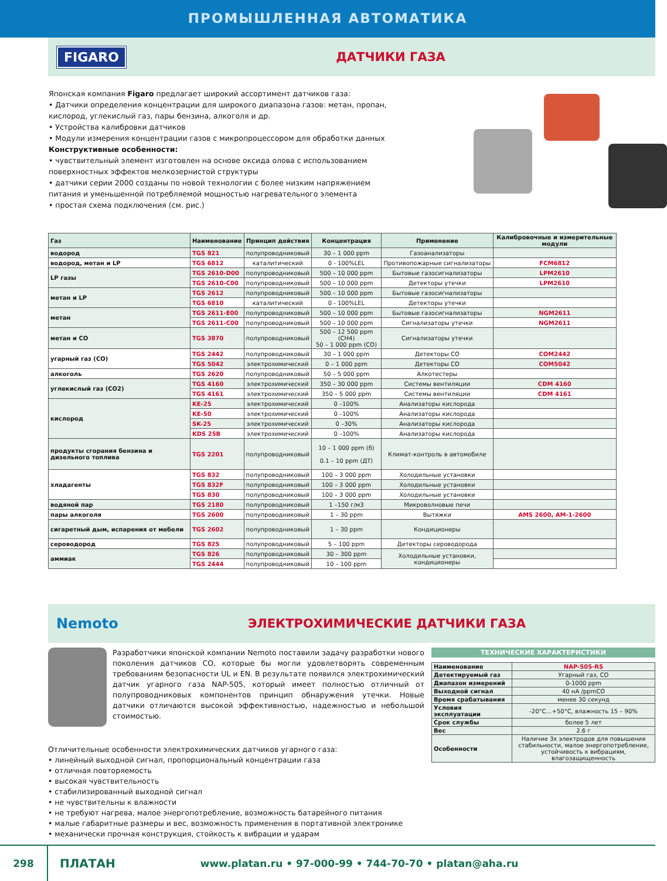ПРОМЫШЛЕННАЯ АВТОМАТИКА
FIGARO ДАТЧИКИ ГАЗА
Японская компания Figaro предлагает широкий ассортимент датчиков газа:
• Датчики определения концентрации для широкого диапазона газов: метан, пропан, кислород, углекислый газ, пары бензина, алкоголя и др.
• Устройства калибровки датчиков
• Модули измерения концентрации газов с микропроцессором для обработки данных
Конструктивные особенности:
• чувствительный элемент изготовлен на основе оксида олова с использованием поверхностных эффектов мелкозернистой структуры
• датчики серии 2000 созданы по новой технологии с более низким напряжением питания и уменьшенной потребляемой мощностью нагревательного элемента
• простая схема подключения (см. рис.)
| Газ | Наименование | Принцип действия | Концентрация | Применение | Калибровочные и измерительные модули |
| --- | --- | --- | --- | --- | --- |
| водород | TGS 821 | полупроводниковый | 30 – 1 000 ppm | Газоанализаторы | |
| водород, метан и LP | TGS 6812 | каталитический | 0 - 100%LEL | Противопожарные сигнализаторы | FCM6812 |
| LP газы | TGS 2610-D00 | полупроводниковый | 500 – 10 000 ppm | Бытовые газосигнализаторы | LPM2610 |
| | TGS 2610-C00 | полупроводниковый | 500 – 10 000 ppm | Детекторы утечки | LPM2610 |
| метан и LP | TGS 2612 | полупроводниковый | 500 – 10 000 ppm | Бытовые газосигнализаторы | |
| | TGS 6810 | каталитический | 0 - 100%LEL | Детекторы утечки | |
| метан | TGS 2611-E00 | полупроводниковый | 500 – 10 000 ppm | Бытовые газосигнализаторы | NGM2611 |
| | TGS 2611-C00 | полупроводниковый | 500 – 10 000 ppm | Сигнализаторы утечки | NGM2611 |
| метан и CO | TGS 3870 | полупроводниковый | 500 – 12 500 ppm (CH4) 50 – 1 000 ppm (CO) | Сигнализаторы утечки | |
| угарный газ (CO) | TGS 2442 | полупроводниковый | 30 – 1 000 ppm | Детекторы CO | COM2442 |
| | TGS 5042 | электрохимический | 0 – 1 000 ppm | Детекторы CO | COM5042 |
| алкоголь | TGS 2620 | полупроводниковый | 50 – 5 000 ppm | Алкотестеры | |
| углекислый газ (CO2) | TGS 4160 | электрохимический | 350 – 30 000 ppm | Системы вентиляции | CDM 4160 |
| | TGS 4161 | электрохимический | 350 – 5 000 ppm | Системы вентиляции | CDM 4161 |
| кислород | KE-25 | электрохимический | 0 –100% | Анализаторы кислорода | |
| | KE-50 | электрохимический | 0 –100% | Анализаторы кислорода | |
| | SK-25 | электрохимический | 0 –30% | Анализаторы кислорода | |
| | KDS 25B | электрохимический | 0 –100% | Анализаторы кислорода | |
| продукты сгорания бензина и дизельного топлива | TGS 2201 | полупроводниковый | 10 – 1 000 ppm (б) 0.1 – 10 ppm (ДТ) | Климат-контроль в автомобиле | |
| хладагенты | TGS 832 | полупроводниковый | 100 – 3 000 ppm | Холодильные установки | |
| | TGS 832F | полупроводниковый | 100 – 3 000 ppm | Холодильные установки | |
| | TGS 830 | полупроводниковый | 100 – 3 000 ppm | Холодильные установки | |
| водяной пар | TGS 2180 | полупроводниковый | 1 –150 г/м3 | Микроволновые печи | |
| пары алкоголя | TGS 2600 | полупроводниковый | 1 – 30 ppm | Вытяжки | AMS 2600, AM-1-2600 |
| сигаретный дым, испарения от мебели | TGS 2602 | полупроводниковый | 1 – 30 ppm | Кондиционеры | |
| сероводород | TGS 825 | полупроводниковый | 5 – 100 ppm | Детекторы сероводорода | |
| аммиак | TGS 826 | полупроводниковый | 30 – 300 ppm | Холодильные установки, кондиционеры | |
| | TGS 2444 | полупроводниковый | 10 – 100 ppm | | |
Nemoto ЭЛЕКТРОХИМИЧЕСКИЕ ДАТЧИКИ ГАЗА
Разработчики японской компании Nemoto поставили задачу разработки нового поколения датчиков CO, которые бы могли удовлетворять современным требованиям безопасности UL и EN. В результате появился электрохимический датчик угарного газа NAP-505, который имеет полностью отличный от полупроводниковых компонентов принцип обнаружения утечки. Новые датчики отличаются высокой эффективностью, надежностью и небольшой стоимостью.
Отличительные особенности электрохимических датчиков угарного газа:
• линейный выходной сигнал, пропорциональный концентрации газа
• отличная повторяемость
• высокая чувствительность
• стабилизированный выходной сигнал
• не чувствительны к влажности
• не требуют нагрева, малое энергопотребление, возможность батарейного питания
• малые габаритные размеры и вес, возможность применения в портативной электронике
• механически прочная конструкция, стойкость к вибрации и ударам
ТЕХНИЧЕСКИЕ ХАРАКТЕРИСТИКИ
| Наименование | NAP-505-RS |
| Детектируемый газ | Угарный газ, CO |
| Диапазон измерений | 0-1000 ppm |
| Выходной сигнал | 40 нА /ppmCO |
| Время срабатывания | менее 30 секунд |
| Условия эксплуатации | -20°C…+50°C, влажность 15 – 90% |
| Срок службы | более 5 лет |
| Вес | 2.6 г |
| Особенности | Наличие 3х электродов для повышения стабильности, малое энергопотребление, устойчивость к вибрациям, влагозащищенность |
298 ПЛАТАН www.platan.ru • 97-000-99 • 744-70-70 • platan@aha.ru